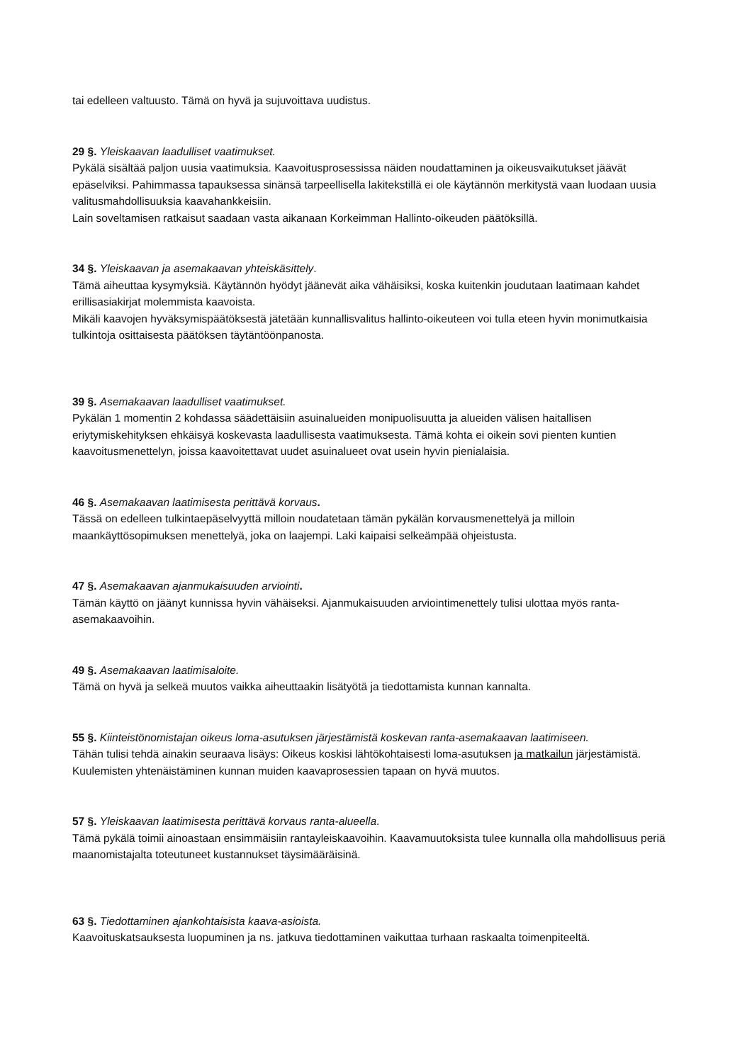tai edelleen valtuusto. Tämä on hyvä ja sujuvoittava uudistus.
29 §. Yleiskaavan laadulliset vaatimukset.
Pykälä sisältää paljon uusia vaatimuksia. Kaavoitusprosessissa näiden noudattaminen ja oikeusvaikutukset jäävät epäselviksi. Pahimmassa tapauksessa sinänsä tarpeellisella lakitekstillä ei ole käytännön merkitystä vaan luodaan uusia valitusmahdollisuuksia kaavahankkeisiin.
Lain soveltamisen ratkaisut saadaan vasta aikanaan Korkeimman Hallinto-oikeuden päätöksillä.
34 §. Yleiskaavan ja asemakaavan yhteiskäsittely.
Tämä aiheuttaa kysymyksiä. Käytännön hyödyt jäänevät aika vähäisiksi, koska kuitenkin joudutaan laatimaan kahdet erillisasiakirjat molemmista kaavoista.
Mikäli kaavojen hyväksymispäätöksestä jätetään kunnallisvalitus hallinto-oikeuteen voi tulla eteen hyvin monimutkaisia tulkintoja osittaisesta päätöksen täytäntöönpanosta.
39 §. Asemakaavan laadulliset vaatimukset.
Pykälän 1 momentin 2 kohdassa säädettäisiin asuinalueiden monipuolisuutta ja alueiden välisen haitallisen eriytymiskehityksen ehkäisyä koskevasta laadullisesta vaatimuksesta. Tämä kohta ei oikein sovi pienten kuntien kaavoitusmenettelyn, joissa kaavoitettavat uudet asuinalueet ovat usein hyvin pienialaisia.
46 §. Asemakaavan laatimisesta perittävä korvaus.
Tässä on edelleen tulkintaepäselvyyttä milloin noudatetaan tämän pykälän korvausmenettelyä ja milloin maankäyttösopimuksen menettelyä, joka on laajempi. Laki kaipaisi selkeämpää ohjeistusta.
47 §. Asemakaavan ajanmukaisuuden arviointi.
Tämän käyttö on jäänyt kunnissa hyvin vähäiseksi. Ajanmukaisuuden arviointimenettely tulisi ulottaa myös ranta-asemakaavoihin.
49 §. Asemakaavan laatimisaloite.
Tämä on hyvä ja selkeä muutos vaikka aiheuttaakin lisätyötä ja tiedottamista kunnan kannalta.
55 §. Kiinteistönomistajan oikeus loma-asutuksen järjestämistä koskevan ranta-asemakaavan laatimiseen.
Tähän tulisi tehdä ainakin seuraava lisäys: Oikeus koskisi lähtökohtaisesti loma-asutuksen ja matkailun järjestämistä.
Kuulemisten yhtenäistäminen kunnan muiden kaavaprosessien tapaan on hyvä muutos.
57 §. Yleiskaavan laatimisesta perittävä korvaus ranta-alueella.
Tämä pykälä toimii ainoastaan ensimmäisiin rantayleiskaavoihin. Kaavamuutoksista tulee kunnalla olla mahdollisuus periä maanomistajalta toteutuneet kustannukset täysimääräisinä.
63 §. Tiedottaminen ajankohtaisista kaava-asioista.
Kaavoituskatsauksesta luopuminen ja ns. jatkuva tiedottaminen vaikuttaa turhaan raskaalta toimenpiteeltä.